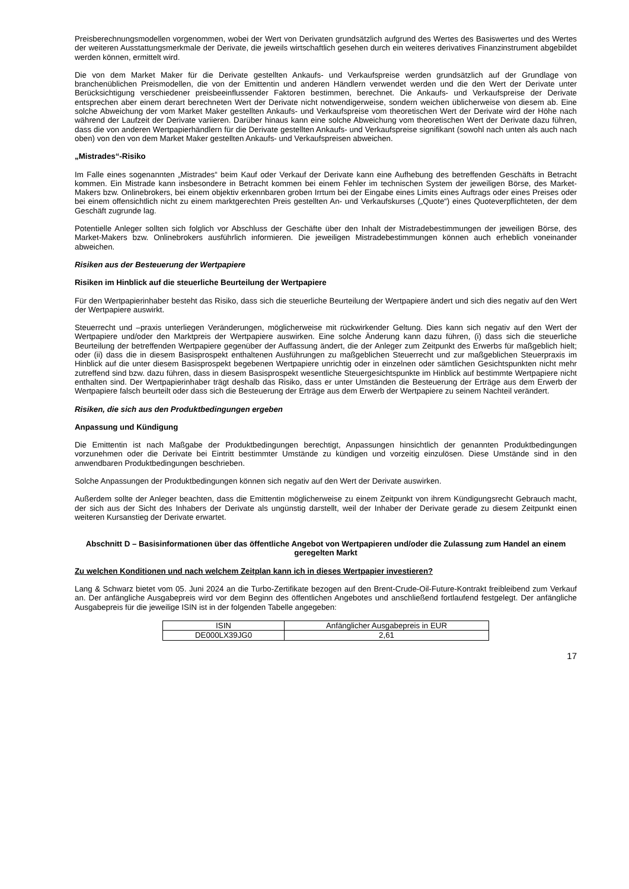Preisberechnungsmodellen vorgenommen, wobei der Wert von Derivaten grundsätzlich aufgrund des Wertes des Basiswertes und des Wertes der weiteren Ausstattungsmerkmale der Derivate, die jeweils wirtschaftlich gesehen durch ein weiteres derivatives Finanzinstrument abgebildet werden können, ermittelt wird.
Die von dem Market Maker für die Derivate gestellten Ankaufs- und Verkaufspreise werden grundsätzlich auf der Grundlage von branchenüblichen Preismodellen, die von der Emittentin und anderen Händlern verwendet werden und die den Wert der Derivate unter Berücksichtigung verschiedener preisbeeinflussender Faktoren bestimmen, berechnet. Die Ankaufs- und Verkaufspreise der Derivate entsprechen aber einem derart berechneten Wert der Derivate nicht notwendigerweise, sondern weichen üblicherweise von diesem ab. Eine solche Abweichung der vom Market Maker gestellten Ankaufs- und Verkaufspreise vom theoretischen Wert der Derivate wird der Höhe nach während der Laufzeit der Derivate variieren. Darüber hinaus kann eine solche Abweichung vom theoretischen Wert der Derivate dazu führen, dass die von anderen Wertpapierhändlern für die Derivate gestellten Ankaufs- und Verkaufspreise signifikant (sowohl nach unten als auch nach oben) von den von dem Market Maker gestellten Ankaufs- und Verkaufspreisen abweichen.
„Mistrades“-Risiko
Im Falle eines sogenannten „Mistrades“ beim Kauf oder Verkauf der Derivate kann eine Aufhebung des betreffenden Geschäfts in Betracht kommen. Ein Mistrade kann insbesondere in Betracht kommen bei einem Fehler im technischen System der jeweiligen Börse, des Market-Makers bzw. Onlinebrokers, bei einem objektiv erkennbaren groben Irrtum bei der Eingabe eines Limits eines Auftrags oder eines Preises oder bei einem offensichtlich nicht zu einem marktgerechten Preis gestellten An- und Verkaufskurses („Quote“) eines Quoteverpflichteten, der dem Geschäft zugrunde lag.
Potentielle Anleger sollten sich folglich vor Abschluss der Geschäfte über den Inhalt der Mistradebestimmungen der jeweiligen Börse, des Market-Makers bzw. Onlinebrokers ausführlich informieren. Die jeweiligen Mistradebestimmungen können auch erheblich voneinander abweichen.
Risiken aus der Besteuerung der Wertpapiere
Risiken im Hinblick auf die steuerliche Beurteilung der Wertpapiere
Für den Wertpapierinhaber besteht das Risiko, dass sich die steuerliche Beurteilung der Wertpapiere ändert und sich dies negativ auf den Wert der Wertpapiere auswirkt.
Steuerrecht und –praxis unterliegen Veränderungen, möglicherweise mit rückwirkender Geltung. Dies kann sich negativ auf den Wert der Wertpapiere und/oder den Marktpreis der Wertpapiere auswirken. Eine solche Änderung kann dazu führen, (i) dass sich die steuerliche Beurteilung der betreffenden Wertpapiere gegenüber der Auffassung ändert, die der Anleger zum Zeitpunkt des Erwerbs für maßgeblich hielt; oder (ii) dass die in diesem Basisprospekt enthaltenen Ausführungen zu maßgeblichen Steuerrecht und zur maßgeblichen Steuerpraxis im Hinblick auf die unter diesem Basisprospekt begebenen Wertpapiere unrichtig oder in einzelnen oder sämtlichen Gesichtspunkten nicht mehr zutreffend sind bzw. dazu führen, dass in diesem Basisprospekt wesentliche Steuergesichtspunkte im Hinblick auf bestimmte Wertpapiere nicht enthalten sind. Der Wertpapierinhaber trägt deshalb das Risiko, dass er unter Umständen die Besteuerung der Erträge aus dem Erwerb der Wertpapiere falsch beurteilt oder dass sich die Besteuerung der Erträge aus dem Erwerb der Wertpapiere zu seinem Nachteil verändert.
Risiken, die sich aus den Produktbedingungen ergeben
Anpassung und Kündigung
Die Emittentin ist nach Maßgabe der Produktbedingungen berechtigt, Anpassungen hinsichtlich der genannten Produktbedingungen vorzunehmen oder die Derivate bei Eintritt bestimmter Umstände zu kündigen und vorzeitig einzulösen. Diese Umstände sind in den anwendbaren Produktbedingungen beschrieben.
Solche Anpassungen der Produktbedingungen können sich negativ auf den Wert der Derivate auswirken.
Außerdem sollte der Anleger beachten, dass die Emittentin möglicherweise zu einem Zeitpunkt von ihrem Kündigungsrecht Gebrauch macht, der sich aus der Sicht des Inhabers der Derivate als ungünstig darstellt, weil der Inhaber der Derivate gerade zu diesem Zeitpunkt einen weiteren Kursanstieg der Derivate erwartet.
Abschnitt D – Basisinformationen über das öffentliche Angebot von Wertpapieren und/oder die Zulassung zum Handel an einem geregelten Markt
Zu welchen Konditionen und nach welchem Zeitplan kann ich in dieses Wertpapier investieren?
Lang & Schwarz bietet vom 05. Juni 2024 an die Turbo-Zertifikate bezogen auf den Brent-Crude-Oil-Future-Kontrakt freibleibend zum Verkauf an. Der anfängliche Ausgabepreis wird vor dem Beginn des öffentlichen Angebotes und anschließend fortlaufend festgelegt. Der anfängliche Ausgabepreis für die jeweilige ISIN ist in der folgenden Tabelle angegeben:
| ISIN | Anfänglicher Ausgabepreis in EUR |
| DE000LX39JG0 | 2,61 |
17